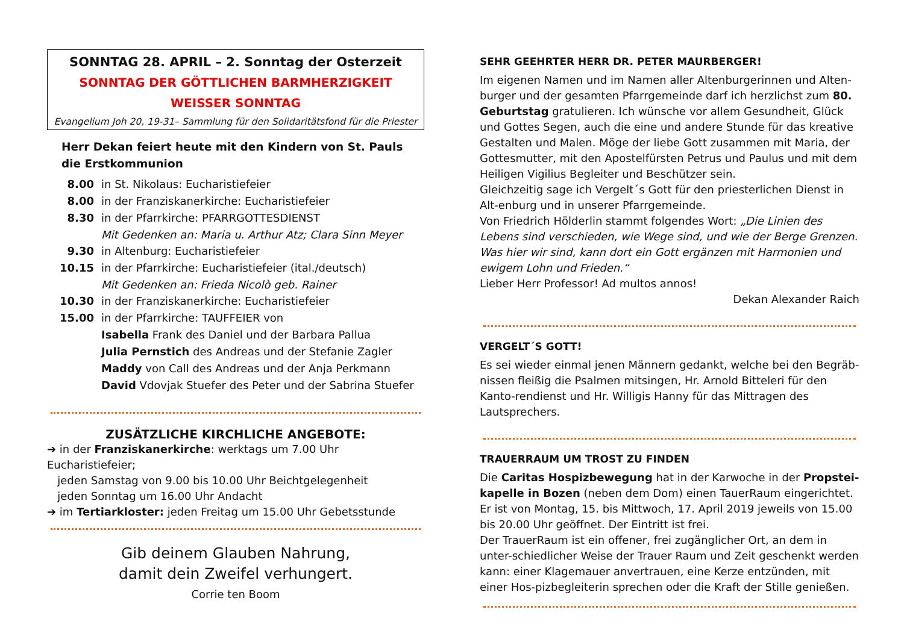SONNTAG 28. APRIL – 2. Sonntag der Osterzeit
SONNTAG DER GÖTTLICHEN BARMHERZIGKEIT
WEISSER SONNTAG
Evangelium Joh 20, 19-31– Sammlung für den Solidaritätsfond für die Priester
Herr Dekan feiert heute mit den Kindern von St. Pauls die Erstkommunion
8.00 in St. Nikolaus: Eucharistiefeier
8.00 in der Franziskanerkirche: Eucharistiefeier
8.30 in der Pfarrkirche: PFARRGOTTESDIENST
Mit Gedenken an: Maria u. Arthur Atz; Clara Sinn Meyer
9.30 in Altenburg: Eucharistiefeier
10.15 in der Pfarrkirche: Eucharistiefeier (ital./deutsch)
Mit Gedenken an: Frieda Nicolò geb. Rainer
10.30 in der Franziskanerkirche: Eucharistiefeier
15.00 in der Pfarrkirche: TAUFFEIER von
Isabella Frank des Daniel und der Barbara Pallua
Julia Pernstich des Andreas und der Stefanie Zagler
Maddy von Call des Andreas und der Anja Perkmann
David Vdovjak Stuefer des Peter und der Sabrina Stuefer
ZUSÄTZLICHE KIRCHLICHE ANGEBOTE:
➔ in der Franziskanerkirche: werktags um 7.00 Uhr Eucharistiefeier;
jeden Samstag von 9.00 bis 10.00 Uhr Beichtgelegenheit
jeden Sonntag um 16.00 Uhr Andacht
➔ im Tertiarkloster: jeden Freitag um 15.00 Uhr Gebetsstunde
Gib deinem Glauben Nahrung,
damit dein Zweifel verhungert.
Corrie ten Boom
SEHR GEEHRTER HERR DR. PETER MAURBERGER!
Im eigenen Namen und im Namen aller Altenburgerinnen und Alten-burger und der gesamten Pfarrgemeinde darf ich herzlichst zum 80. Geburtstag gratulieren. Ich wünsche vor allem Gesundheit, Glück und Gottes Segen, auch die eine und andere Stunde für das kreative Gestalten und Malen. Möge der liebe Gott zusammen mit Maria, der Gottesmutter, mit den Apostelfürsten Petrus und Paulus und mit dem Heiligen Vigilius Begleiter und Beschützer sein.
Gleichzeitig sage ich Vergelt´s Gott für den priesterlichen Dienst in Alt-enburg und in unserer Pfarrgemeinde.
Von Friedrich Hölderlin stammt folgendes Wort: „Die Linien des Lebens sind verschieden, wie Wege sind, und wie der Berge Grenzen. Was hier wir sind, kann dort ein Gott ergänzen mit Harmonien und ewigem Lohn und Frieden.“
Lieber Herr Professor! Ad multos annos!
Dekan Alexander Raich
VERGELT´S GOTT!
Es sei wieder einmal jenen Männern gedankt, welche bei den Begräb-nissen fleißig die Psalmen mitsingen, Hr. Arnold Bitteleri für den Kanto-rendienst und Hr. Willigis Hanny für das Mittragen des Lautsprechers.
TRAUERRAUM UM TROST ZU FINDEN
Die Caritas Hospizbewegung hat in der Karwoche in der Propstei-kapelle in Bozen (neben dem Dom) einen TauerRaum eingerichtet. Er ist von Montag, 15. bis Mittwoch, 17. April 2019 jeweils von 15.00 bis 20.00 Uhr geöffnet. Der Eintritt ist frei.
Der TrauerRaum ist ein offener, frei zugänglicher Ort, an dem in unter-schiedlicher Weise der Trauer Raum und Zeit geschenkt werden kann: einer Klagemauer anvertrauen, eine Kerze entzünden, mit einer Hos-pizbegleiterin sprechen oder die Kraft der Stille genießen.